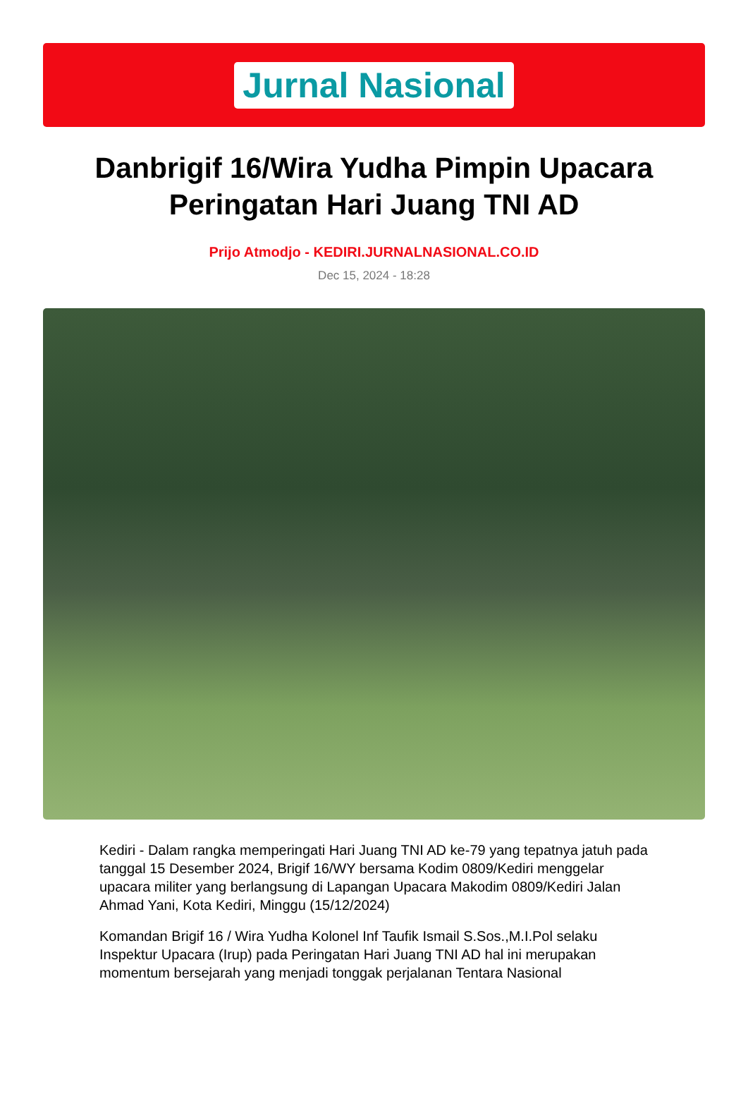Jurnal Nasional
Danbrigif 16/Wira Yudha Pimpin Upacara Peringatan Hari Juang TNI AD
Prijo Atmodjo - KEDIRI.JURNALNASIONAL.CO.ID
Dec 15, 2024 - 18:28
Kediri - Dalam rangka memperingati Hari Juang TNI AD ke-79 yang tepatnya jatuh pada tanggal 15 Desember 2024, Brigif 16/WY bersama Kodim 0809/Kediri menggelar upacara militer yang berlangsung di Lapangan Upacara Makodim 0809/Kediri Jalan Ahmad Yani, Kota Kediri, Minggu (15/12/2024)
Komandan Brigif 16 / Wira Yudha Kolonel Inf Taufik Ismail S.Sos.,M.I.Pol selaku Inspektur Upacara (Irup) pada Peringatan Hari Juang TNI AD hal ini merupakan momentum bersejarah yang menjadi tonggak perjalanan Tentara Nasional